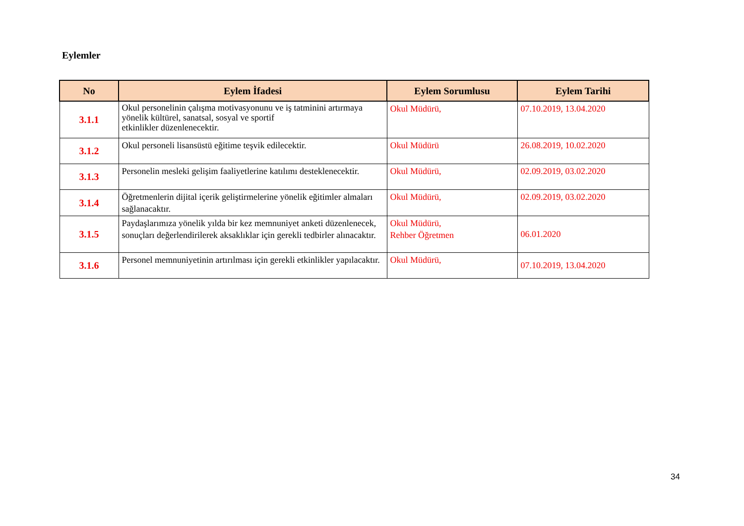Eylemler
| No | Eylem İfadesi | Eylem Sorumlusu | Eylem Tarihi |
| --- | --- | --- | --- |
| 3.1.1 | Okul personelinin çalışma motivasyonunu ve iş tatminini artırmaya yönelik kültürel, sanatsal, sosyal ve sportif etkinlikler düzenlenecektir. | Okul Müdürü, | 07.10.2019, 13.04.2020 |
| 3.1.2 | Okul personeli lisansüstü eğitime teşvik edilecektir. | Okul Müdürü | 26.08.2019, 10.02.2020 |
| 3.1.3 | Personelin mesleki gelişim faaliyetlerine katılımı desteklenecektir. | Okul Müdürü, | 02.09.2019, 03.02.2020 |
| 3.1.4 | Öğretmenlerin dijital içerik geliştirmelerine yönelik eğitimler almaları sağlanacaktır. | Okul Müdürü, | 02.09.2019, 03.02.2020 |
| 3.1.5 | Paydaşlarımıza yönelik yılda bir kez memnuniyet anketi düzenlenecek, sonuçları değerlendirilerek aksaklıklar için gerekli tedbirler alınacaktır. | Okul Müdürü, Rehber Öğretmen | 06.01.2020 |
| 3.1.6 | Personel memnuniyetinin artırılması için gerekli etkinlikler yapılacaktır. | Okul Müdürü, | 07.10.2019, 13.04.2020 |
34